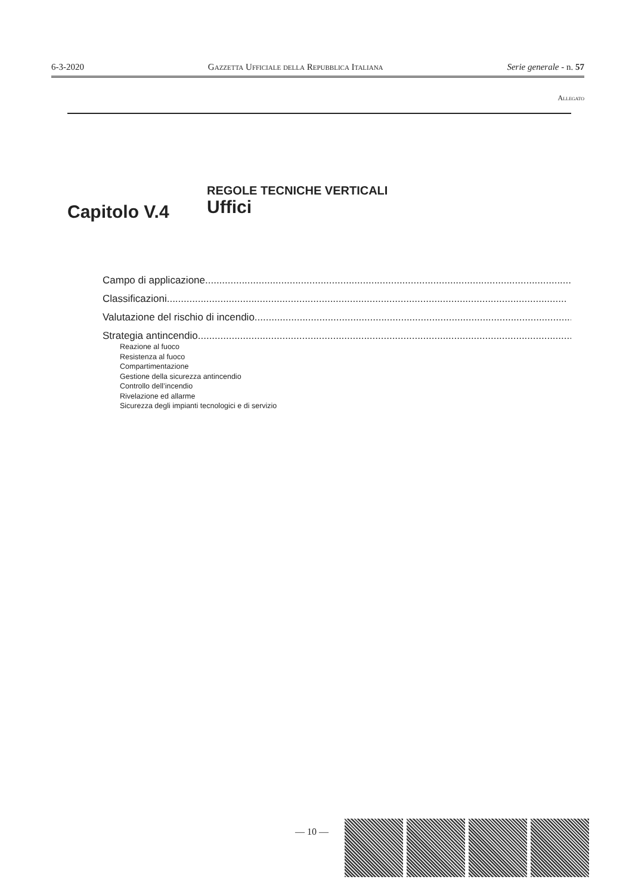6-3-2020 Gazzetta Ufficiale della Repubblica Italiana Serie generale - n. 57
Allegato
Capitolo V.4
REGOLE TECNICHE VERTICALI
Uffici
Campo di applicazione..............................................................................................................................................
Classificazioni..............................................................................................................................................
Valutazione del rischio di incendio..............................................................................................................................................
Strategia antincendio..............................................................................................................................................
Reazione al fuoco
Resistenza al fuoco
Compartimentazione
Gestione della sicurezza antincendio
Controllo dell’incendio
Rivelazione ed allarme
Sicurezza degli impianti tecnologici e di servizio
— 10 —